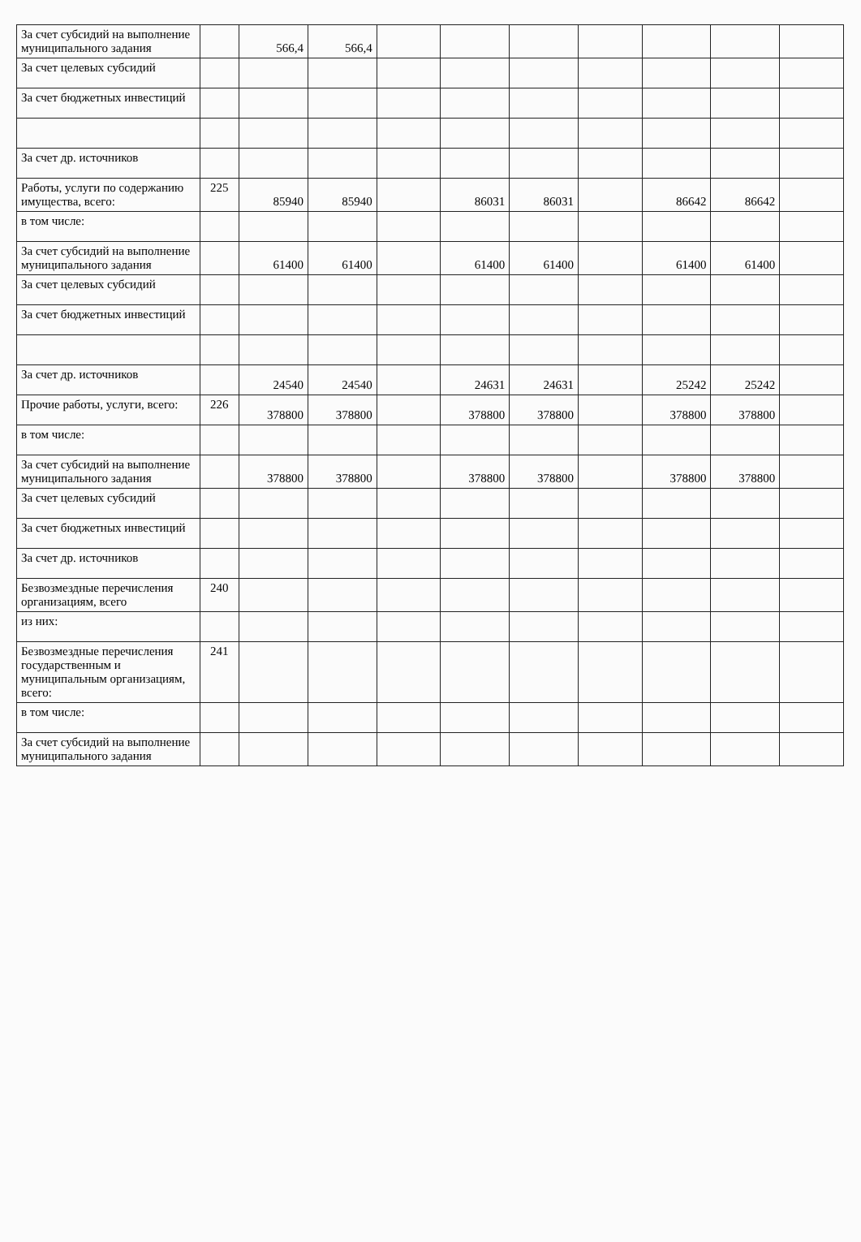| За счет субсидий на выполнение муниципального задания | | 566,4 | 566,4 | | | | | | | |
| За счет целевых субсидий | | | | | | | | | | |
| За счет бюджетных инвестиций | | | | | | | | | | |
| За счет др. источников | | | | | | | | | | |
| Работы, услуги по содержанию имущества, всего: | 225 | 85940 | 85940 | | 86031 | 86031 | | 86642 | 86642 | |
| в том числе: | | | | | | | | | | |
| За счет субсидий на выполнение муниципального задания | | 61400 | 61400 | | 61400 | 61400 | | 61400 | 61400 | |
| За счет целевых субсидий | | | | | | | | | | |
| За счет бюджетных инвестиций | | | | | | | | | | |
| За счет др. источников | | 24540 | 24540 | | 24631 | 24631 | | 25242 | 25242 | |
| Прочие работы, услуги, всего: | 226 | 378800 | 378800 | | 378800 | 378800 | | 378800 | 378800 | |
| в том числе: | | | | | | | | | | |
| За счет субсидий на выполнение муниципального задания | | 378800 | 378800 | | 378800 | 378800 | | 378800 | 378800 | |
| За счет целевых субсидий | | | | | | | | | | |
| За счет бюджетных инвестиций | | | | | | | | | | |
| За счет др. источников | | | | | | | | | | |
| Безвозмездные перечисления организациям, всего | 240 | | | | | | | | | |
| из них: | | | | | | | | | | |
| Безвозмездные перечисления государственным и муниципальным организациям, всего: | 241 | | | | | | | | | |
| в том числе: | | | | | | | | | | |
| За счет субсидий на выполнение муниципального задания | | | | | | | | | | |